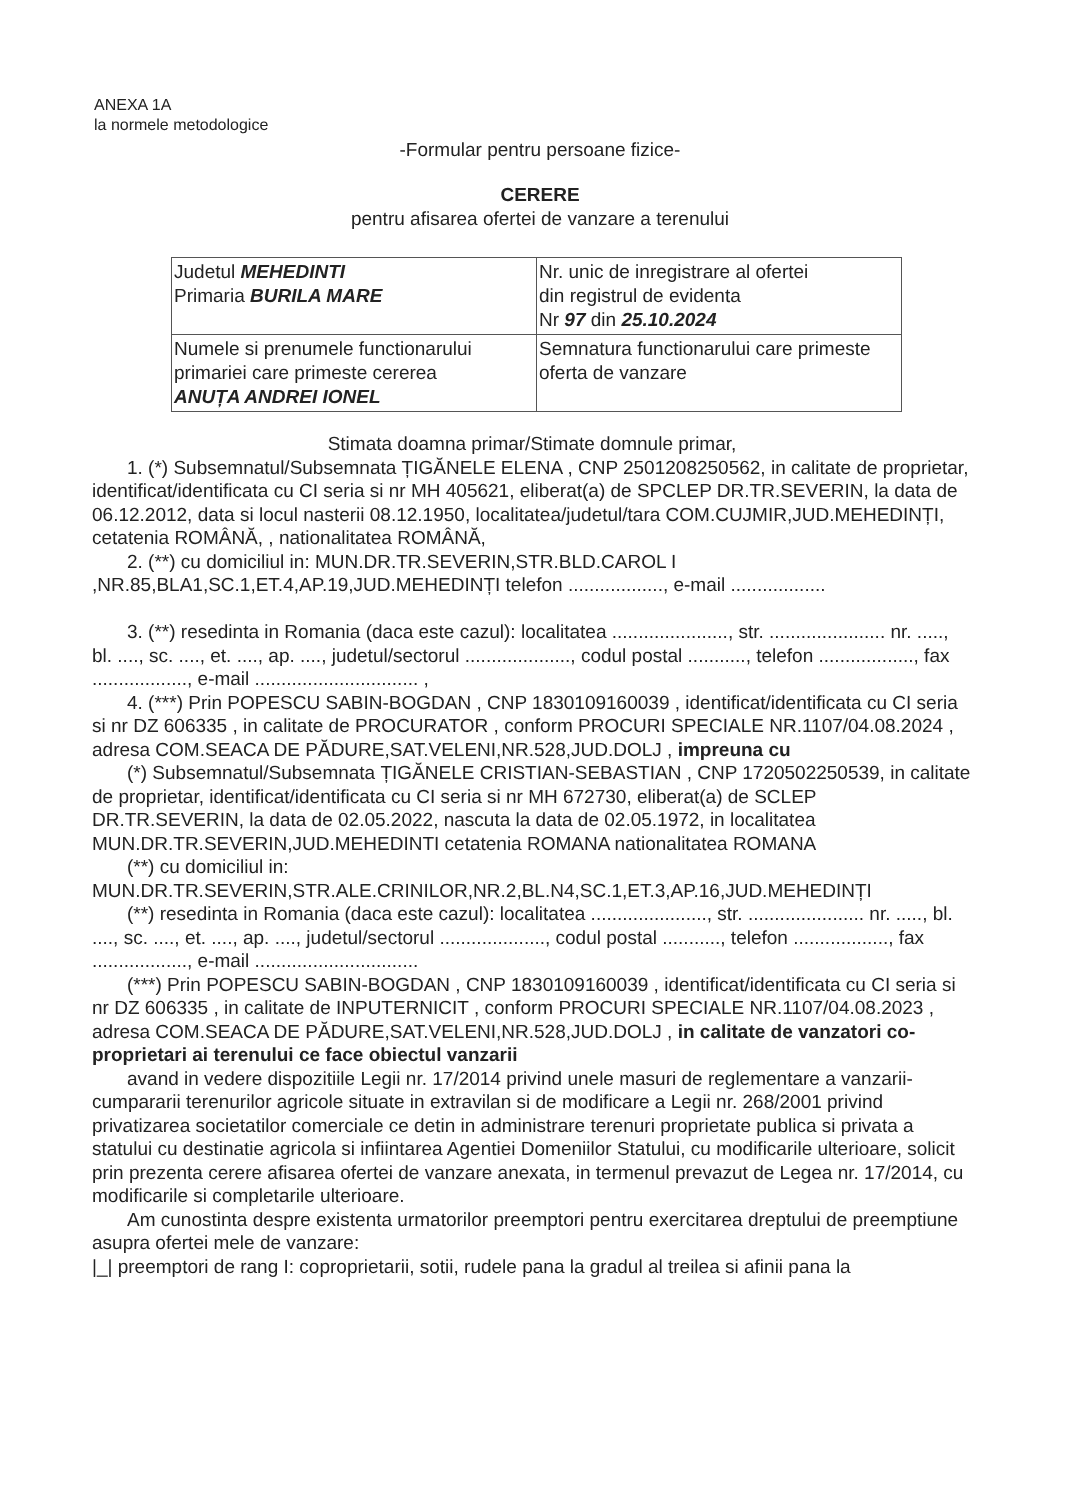ANEXA 1A
la normele metodologice
-Formular pentru persoane fizice-
CERERE
pentru afisarea ofertei de vanzare a terenului
| Judetul MEHEDINTI Primaria BURILA MARE | Nr. unic de inregistrare al ofertei din registrul de evidenta Nr 97 din 25.10.2024 |
| Numele si prenumele functionarului primariei care primeste cererea ANUȚA ANDREI IONEL | Semnatura functionarului care primeste oferta de vanzare |
Stimata doamna primar/Stimate domnule primar,
1. (*) Subsemnatul/Subsemnata ȚIGĂNELE ELENA , CNP 2501208250562, in calitate de proprietar, identificat/identificata cu CI seria si nr MH 405621, eliberat(a) de SPCLEP DR.TR.SEVERIN, la data de 06.12.2012, data si locul nasterii 08.12.1950, localitatea/judetul/tara COM.CUJMIR,JUD.MEHEDINȚI, cetatenia ROMÂNĂ, , nationalitatea ROMÂNĂ,
2. (**) cu domiciliul in: MUN.DR.TR.SEVERIN,STR.BLD.CAROL I ,NR.85,BLA1,SC.1,ET.4,AP.19,JUD.MEHEDINȚI telefon .................., e-mail ..................
3. (**) resedinta in Romania (daca este cazul): localitatea ......................, str. ...................... nr. ....., bl. ...., sc. ...., et. ...., ap. ...., judetul/sectorul ...................., codul postal ..........., telefon .................., fax .................., e-mail ............................... ,
4. (***) Prin POPESCU SABIN-BOGDAN , CNP 1830109160039 , identificat/identificata cu CI seria si nr DZ 606335 , in calitate de PROCURATOR , conform PROCURI SPECIALE NR.1107/04.08.2024 , adresa COM.SEACA DE PĂDURE,SAT.VELENI,NR.528,JUD.DOLJ , impreuna cu
(*) Subsemnatul/Subsemnata ȚIGĂNELE CRISTIAN-SEBASTIAN , CNP 1720502250539, in calitate de proprietar, identificat/identificata cu CI seria si nr MH 672730, eliberat(a) de SCLEP DR.TR.SEVERIN, la data de 02.05.2022, nascuta la data de 02.05.1972, in localitatea MUN.DR.TR.SEVERIN,JUD.MEHEDINTI cetatenia ROMANA nationalitatea ROMANA
(**) cu domiciliul in:
MUN.DR.TR.SEVERIN,STR.ALE.CRINILOR,NR.2,BL.N4,SC.1,ET.3,AP.16,JUD.MEHEDINȚI
(**) resedinta in Romania (daca este cazul): localitatea ......................, str. ...................... nr. ....., bl. ...., sc. ...., et. ...., ap. ...., judetul/sectorul ...................., codul postal ..........., telefon .................., fax .................., e-mail ...............................
(***) Prin POPESCU SABIN-BOGDAN , CNP 1830109160039 , identificat/identificata cu CI seria si nr DZ 606335 , in calitate de INPUTERNICIT , conform PROCURI SPECIALE NR.1107/04.08.2023 , adresa COM.SEACA DE PĂDURE,SAT.VELENI,NR.528,JUD.DOLJ , in calitate de vanzatori co-proprietari ai terenului ce face obiectul vanzarii
avand in vedere dispozitiile Legii nr. 17/2014 privind unele masuri de reglementare a vanzarii-cumpararii terenurilor agricole situate in extravilan si de modificare a Legii nr. 268/2001 privind privatizarea societatilor comerciale ce detin in administrare terenuri proprietate publica si privata a statului cu destinatie agricola si infiintarea Agentiei Domeniilor Statului, cu modificarile ulterioare, solicit prin prezenta cerere afisarea ofertei de vanzare anexata, in termenul prevazut de Legea nr. 17/2014, cu modificarile si completarile ulterioare.
Am cunostinta despre existenta urmatorilor preemptori pentru exercitarea dreptului de preemptiune asupra ofertei mele de vanzare:
|_| preemptori de rang I: coproprietarii, sotii, rudele pana la gradul al treilea si afinii pana la